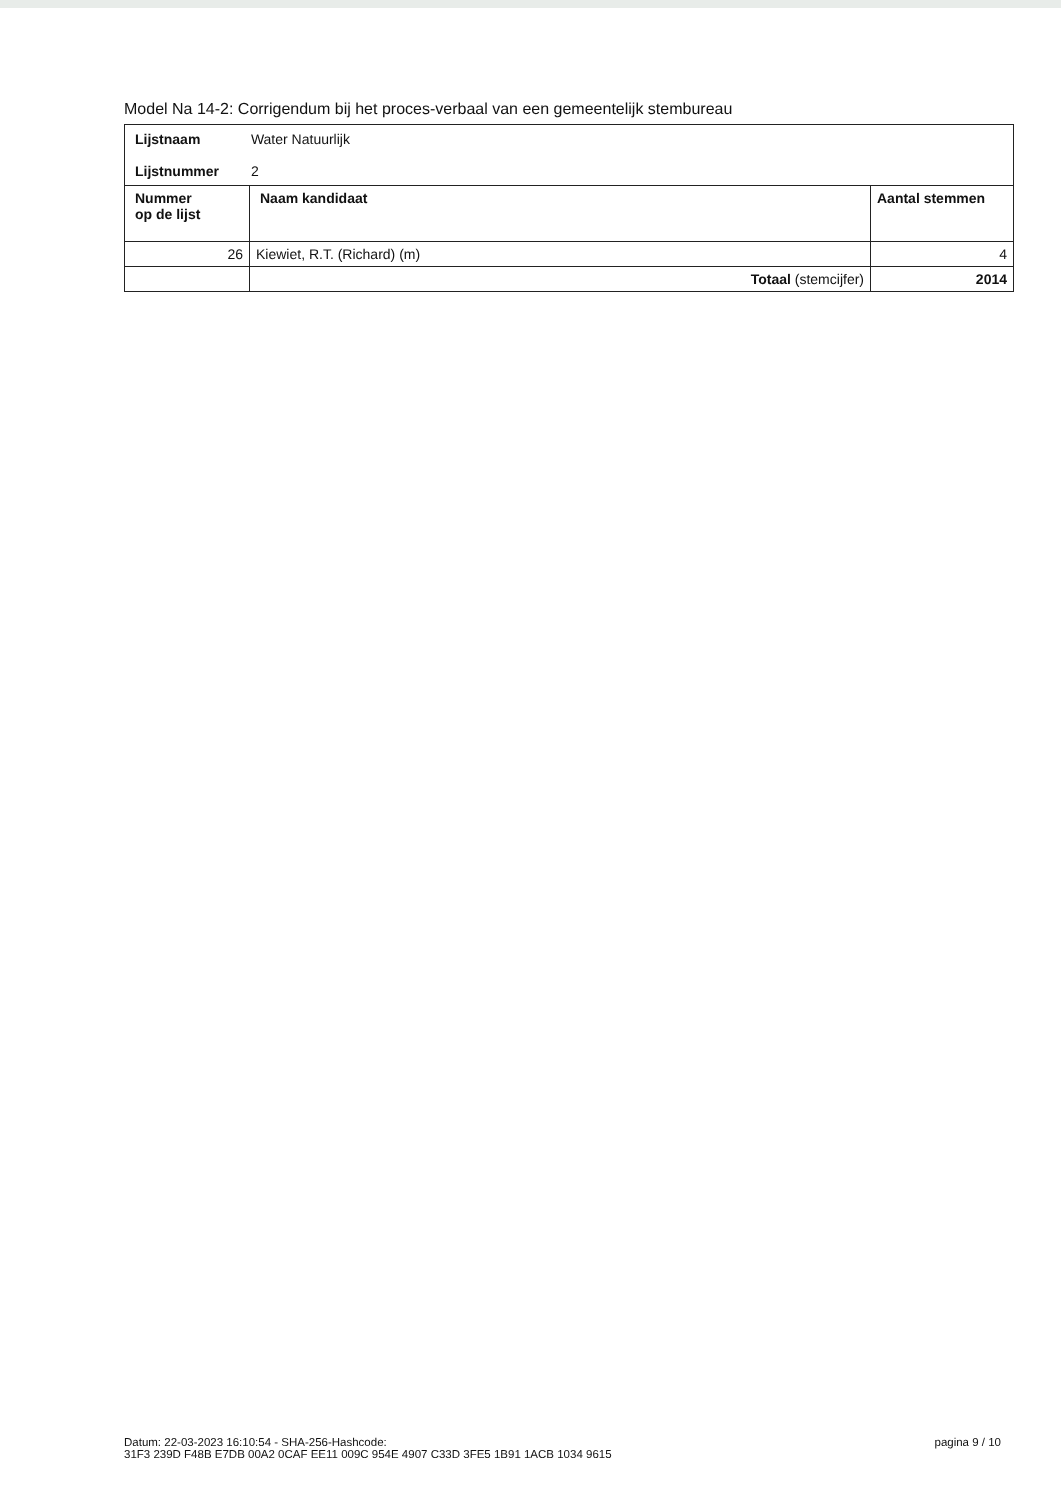Model Na 14-2: Corrigendum bij het proces-verbaal van een gemeentelijk stembureau
| Lijstnaam Water Natuurlijk Lijstnummer 2 | | |
| Nummer op de lijst | Naam kandidaat | Aantal stemmen |
| 26 | Kiewiet, R.T. (Richard) (m) | 4 |
| | Totaal (stemcijfer) | 2014 |
Datum: 22-03-2023 16:10:54 - SHA-256-Hashcode:
31F3 239D F48B E7DB 00A2 0CAF EE11 009C 954E 4907 C33D 3FE5 1B91 1ACB 1034 9615
pagina 9 / 10